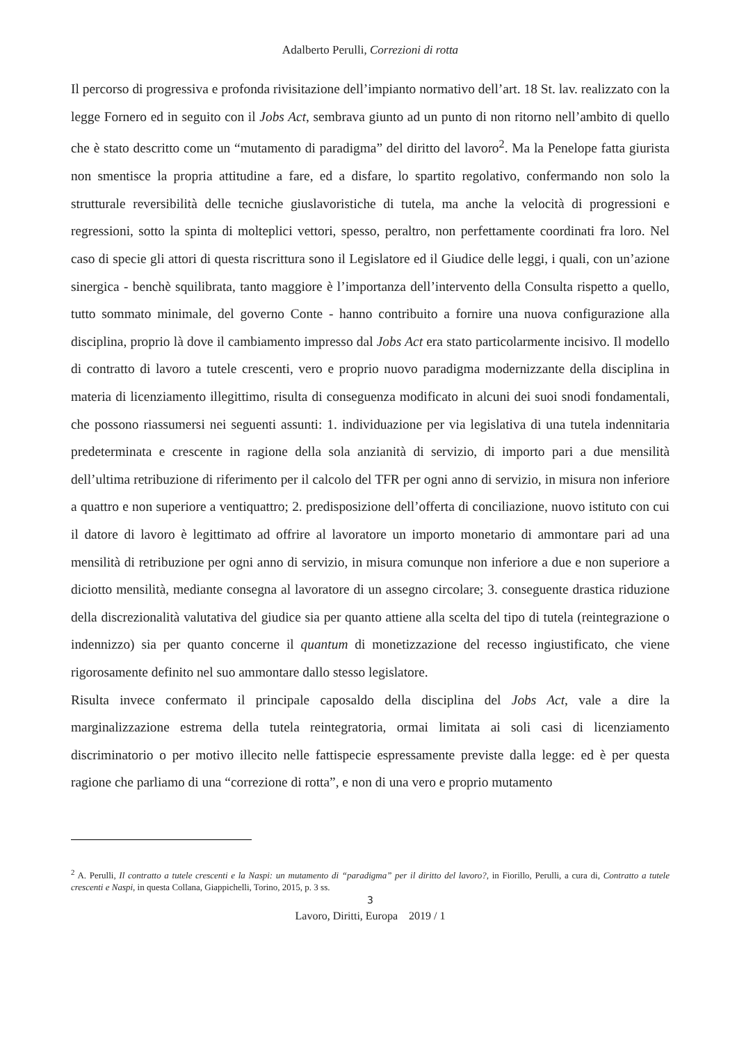Adalberto Perulli, Correzioni di rotta
Il percorso di progressiva e profonda rivisitazione dell’impianto normativo dell’art. 18 St. lav. realizzato con la legge Fornero ed in seguito con il Jobs Act, sembrava giunto ad un punto di non ritorno nell’ambito di quello che è stato descritto come un “mutamento di paradigma” del diritto del lavoro<sup>2</sup>. Ma la Penelope fatta giurista non smentisce la propria attitudine a fare, ed a disfare, lo spartito regolativo, confermando non solo la strutturale reversibilità delle tecniche giuslavoristiche di tutela, ma anche la velocità di progressioni e regressioni, sotto la spinta di molteplici vettori, spesso, peraltro, non perfettamente coordinati fra loro. Nel caso di specie gli attori di questa riscrittura sono il Legislatore ed il Giudice delle leggi, i quali, con un’azione sinergica - benchè squilibrata, tanto maggiore è l’importanza dell’intervento della Consulta rispetto a quello, tutto sommato minimale, del governo Conte - hanno contribuito a fornire una nuova configurazione alla disciplina, proprio là dove il cambiamento impresso dal Jobs Act era stato particolarmente incisivo. Il modello di contratto di lavoro a tutele crescenti, vero e proprio nuovo paradigma modernizzante della disciplina in materia di licenziamento illegittimo, risulta di conseguenza modificato in alcuni dei suoi snodi fondamentali, che possono riassumersi nei seguenti assunti: 1. individuazione per via legislativa di una tutela indennitaria predeterminata e crescente in ragione della sola anzianità di servizio, di importo pari a due mensilità dell’ultima retribuzione di riferimento per il calcolo del TFR per ogni anno di servizio, in misura non inferiore a quattro e non superiore a ventiquattro; 2. predisposizione dell’offerta di conciliazione, nuovo istituto con cui il datore di lavoro è legittimato ad offrire al lavoratore un importo monetario di ammontare pari ad una mensilità di retribuzione per ogni anno di servizio, in misura comunque non inferiore a due e non superiore a diciotto mensilità, mediante consegna al lavoratore di un assegno circolare; 3. conseguente drastica riduzione della discrezionalità valutativa del giudice sia per quanto attiene alla scelta del tipo di tutela (reintegrazione o indennizzo) sia per quanto concerne il quantum di monetizzazione del recesso ingiustificato, che viene rigorosamente definito nel suo ammontare dallo stesso legislatore.
Risulta invece confermato il principale caposaldo della disciplina del Jobs Act, vale a dire la marginalizzazione estrema della tutela reintegratoria, ormai limitata ai soli casi di licenziamento discriminatorio o per motivo illecito nelle fattispecie espressamente previste dalla legge: ed è per questa ragione che parliamo di una “correzione di rotta”, e non di una vero e proprio mutamento
<sup>2</sup> A. Perulli, Il contratto a tutele crescenti e la Naspi: un mutamento di “paradigma” per il diritto del lavoro?, in Fiorillo, Perulli, a cura di, Contratto a tutele crescenti e Naspi, in questa Collana, Giappichelli, Torino, 2015, p. 3 ss.
3
Lavoro, Diritti, Europa 2019 / 1